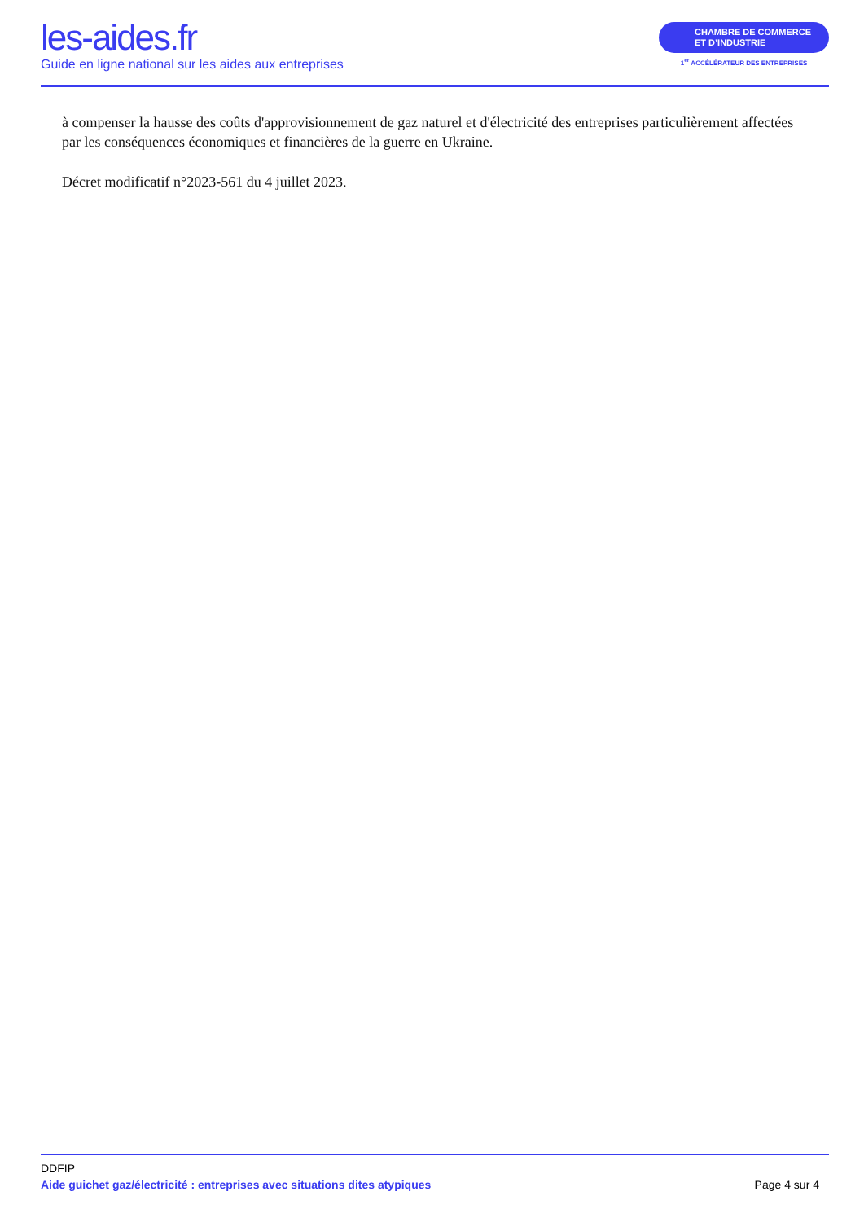les-aides.fr
Guide en ligne national sur les aides aux entreprises
CHAMBRE DE COMMERCE
ET D’INDUSTRIE
1<sup>er</sup> ACCÉLÉRATEUR DES ENTREPRISES
à compenser la hausse des coûts d'approvisionnement de gaz naturel et d'électricité des entreprises particulièrement affectées par les conséquences économiques et financières de la guerre en Ukraine.
Décret modificatif n°2023-561 du 4 juillet 2023.
DDFIP
Aide guichet gaz/électricité : entreprises avec situations dites atypiques Page 4 sur 4